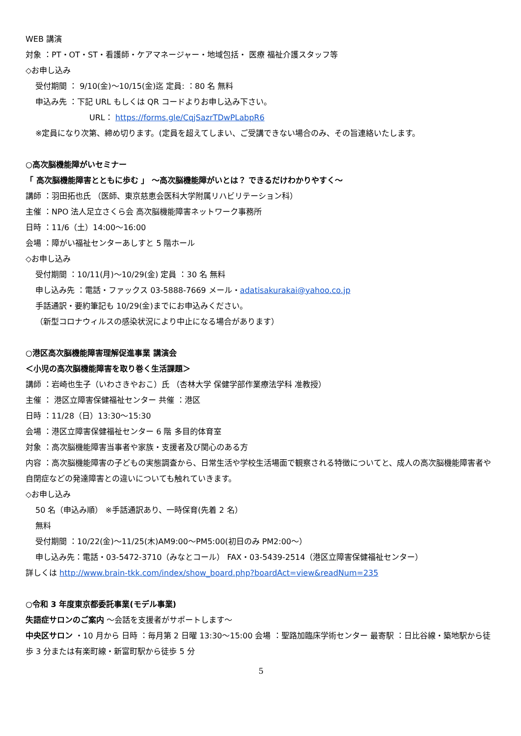WEB 講演
対象 ：PT・OT・ST・看護師・ケアマネージャー・地域包括・ 医療 福祉介護スタッフ等
◇お申し込み
受付期間 ： 9/10(金)～10/15(金)迄 定員: ：80 名 無料
申込み先 ：下記 URL もしくは QR コードよりお申し込み下さい。
URL： https://forms.gle/CqjSazrTDwPLabpR6
※定員になり次第、締め切ります。(定員を超えてしまい、ご受講できない場合のみ、その旨連絡いたします。
○高次脳機能障がいセミナー
「 高次脳機能障害とともに歩む 」 ～高次脳機能障がいとは？ できるだけわかりやすく～
講師 ：羽田拓也氏 （医師、東京慈恵会医科大学附属リハビリテーション科）
主催 ：NPO 法人足立さくら会 高次脳機能障害ネットワーク事務所
日時 ：11/6（土）14:00～16:00
会場 ：障がい福祉センターあしすと 5 階ホール
◇お申し込み
受付期間 ：10/11(月)～10/29(金) 定員 ：30 名 無料
申し込み先 ：電話・ファックス 03-5888-7669 メール・adatisakurakai@yahoo.co.jp
手話通訳・要約筆記も 10/29(金)までにお申込みください。
（新型コロナウィルスの感染状況により中止になる場合があります）
○港区高次脳機能障害理解促進事業 講演会
＜小児の高次脳機能障害を取り巻く生活課題＞
講師 ：岩崎也生子（いわさきやおこ）氏 （杏林大学 保健学部作業療法学科 准教授）
主催 ： 港区立障害保健福祉センター 共催 ：港区
日時 ：11/28（日）13:30～15:30
会場 ：港区立障害保健福祉センター 6 階 多目的体育室
対象 ：高次脳機能障害当事者や家族・支援者及び関心のある方
内容 ：高次脳機能障害の子どもの実態調査から、日常生活や学校生活場面で観察される特徴についてと、成人の高次脳機能障害者や自閉症などの発達障害との違いについても触れていきます。
◇お申し込み
50 名（申込み順） ※手話通訳あり、一時保育(先着 2 名）
無料
受付期間 ：10/22(金)～11/25(木)AM9:00～PM5:00(初日のみ PM2:00～）
申し込み先：電話・03-5472-3710（みなとコール） FAX・03-5439-2514（港区立障害保健福祉センター）
詳しくは http://www.brain-tkk.com/index/show_board.php?boardAct=view&readNum=235
○令和 3 年度東京都委託事業(モデル事業)
失語症サロンのご案内 ～会話を支援者がサポートします～
中央区サロン ・10 月から 日時 ：毎月第 2 日曜 13:30～15:00 会場 ：聖路加臨床学術センター 最寄駅 ：日比谷線・築地駅から徒歩 3 分または有楽町線・新富町駅から徒歩 5 分
5